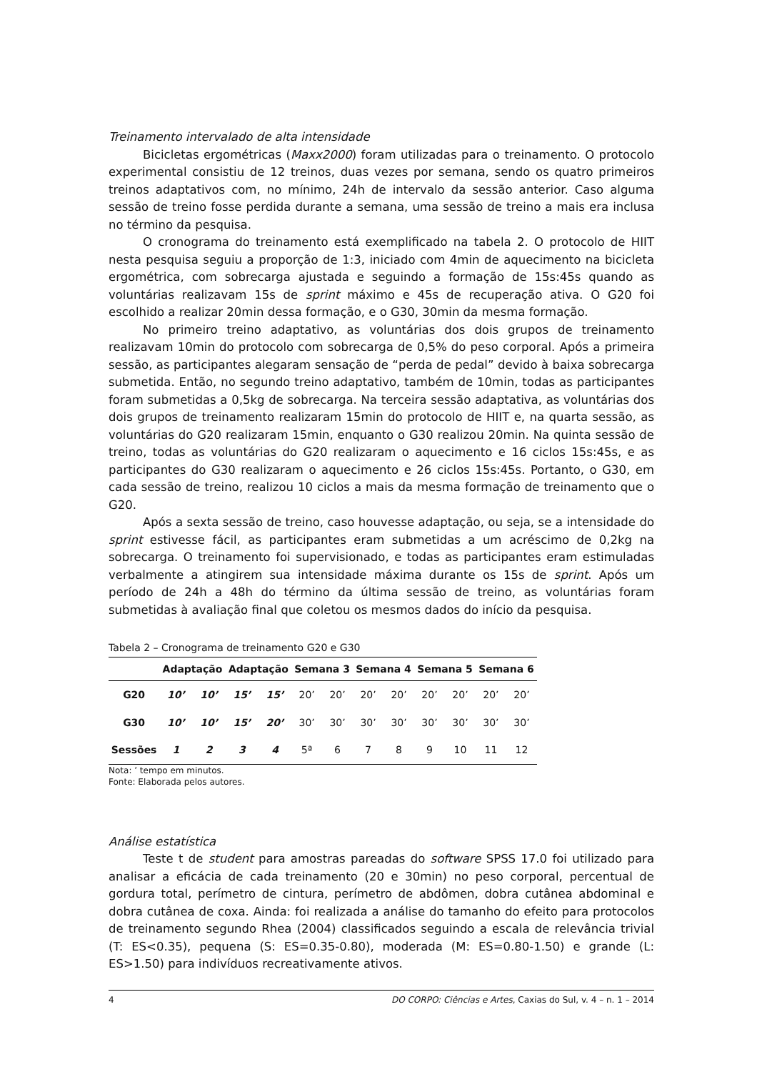Treinamento intervalado de alta intensidade
Bicicletas ergométricas (Maxx2000) foram utilizadas para o treinamento. O protocolo experimental consistiu de 12 treinos, duas vezes por semana, sendo os quatro primeiros treinos adaptativos com, no mínimo, 24h de intervalo da sessão anterior. Caso alguma sessão de treino fosse perdida durante a semana, uma sessão de treino a mais era inclusa no término da pesquisa.
O cronograma do treinamento está exemplificado na tabela 2. O protocolo de HIIT nesta pesquisa seguiu a proporção de 1:3, iniciado com 4min de aquecimento na bicicleta ergométrica, com sobrecarga ajustada e seguindo a formação de 15s:45s quando as voluntárias realizavam 15s de sprint máximo e 45s de recuperação ativa. O G20 foi escolhido a realizar 20min dessa formação, e o G30, 30min da mesma formação.
No primeiro treino adaptativo, as voluntárias dos dois grupos de treinamento realizavam 10min do protocolo com sobrecarga de 0,5% do peso corporal. Após a primeira sessão, as participantes alegaram sensação de “perda de pedal” devido à baixa sobrecarga submetida. Então, no segundo treino adaptativo, também de 10min, todas as participantes foram submetidas a 0,5kg de sobrecarga. Na terceira sessão adaptativa, as voluntárias dos dois grupos de treinamento realizaram 15min do protocolo de HIIT e, na quarta sessão, as voluntárias do G20 realizaram 15min, enquanto o G30 realizou 20min. Na quinta sessão de treino, todas as voluntárias do G20 realizaram o aquecimento e 16 ciclos 15s:45s, e as participantes do G30 realizaram o aquecimento e 26 ciclos 15s:45s. Portanto, o G30, em cada sessão de treino, realizou 10 ciclos a mais da mesma formação de treinamento que o G20.
Após a sexta sessão de treino, caso houvesse adaptação, ou seja, se a intensidade do sprint estivesse fácil, as participantes eram submetidas a um acréscimo de 0,2kg na sobrecarga. O treinamento foi supervisionado, e todas as participantes eram estimuladas verbalmente a atingirem sua intensidade máxima durante os 15s de sprint. Após um período de 24h a 48h do término da última sessão de treino, as voluntárias foram submetidas à avaliação final que coletou os mesmos dados do início da pesquisa.
Tabela 2 – Cronograma de treinamento G20 e G30
| | Adaptação | | Adaptação | | Semana 3 | | Semana 4 | | Semana 5 | | Semana 6 | |
| --- | --- | --- | --- | --- | --- | --- | --- | --- | --- | --- | --- | --- |
| G20 | 10’ | 10’ | 15’ | 15’ | 20’ | 20’ | 20’ | 20’ | 20’ | 20’ | 20’ | 20’ |
| G30 | 10’ | 10’ | 15’ | 20’ | 30’ | 30’ | 30’ | 30’ | 30’ | 30’ | 30’ | 30’ |
| Sessões | 1 | 2 | 3 | 4 | 5ª | 6 | 7 | 8 | 9 | 10 | 11 | 12 |
Nota: ’ tempo em minutos.
Fonte: Elaborada pelos autores.
Análise estatística
Teste t de student para amostras pareadas do software SPSS 17.0 foi utilizado para analisar a eficácia de cada treinamento (20 e 30min) no peso corporal, percentual de gordura total, perímetro de cintura, perímetro de abdômen, dobra cutânea abdominal e dobra cutânea de coxa. Ainda: foi realizada a análise do tamanho do efeito para protocolos de treinamento segundo Rhea (2004) classificados seguindo a escala de relevância trivial (T: ES<0.35), pequena (S: ES=0.35-0.80), moderada (M: ES=0.80-1.50) e grande (L: ES>1.50) para indivíduos recreativamente ativos.
4 DO CORPO: Ciências e Artes, Caxias do Sul, v. 4 – n. 1 – 2014